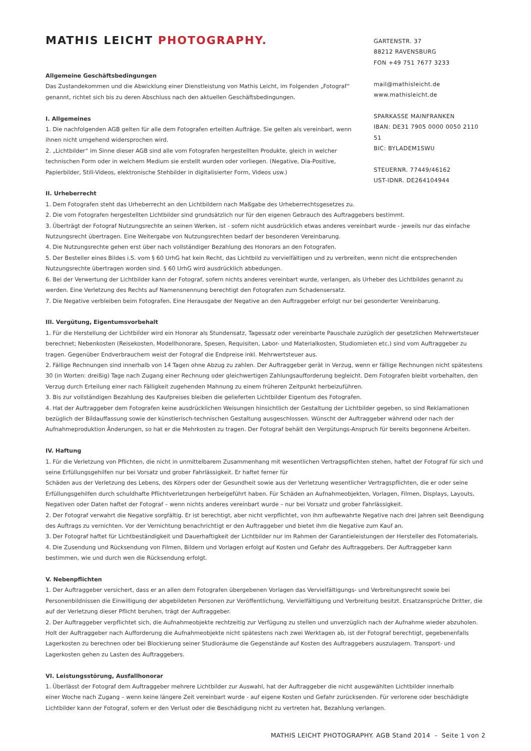MATHIS LEICHT PHOTOGRAPHY.
Allgemeine Geschäftsbedingungen
Das Zustandekommen und die Abwicklung einer Dienstleistung von Mathis Leicht, im Folgenden „Fotograf“ genannt, richtet sich bis zu deren Abschluss nach den aktuellen Geschäftsbedingungen.
I. Allgemeines
1. Die nachfolgenden AGB gelten für alle dem Fotografen erteilten Aufträge. Sie gelten als vereinbart, wenn ihnen nicht umgehend widersprochen wird.
2. „Lichtbilder“ im Sinne dieser AGB sind alle vom Fotografen hergestellten Produkte, gleich in welcher technischen Form oder in welchem Medium sie erstellt wurden oder vorliegen. (Negative, Dia-Positive, Papierbilder, Still-Videos, elektronische Stehbilder in digitalisierter Form, Videos usw.)
GARTENSTR. 37
88212 RAVENSBURG
FON +49 751 7677 3233
mail@mathisleicht.de
www.mathisleicht.de
SPARKASSE MAINFRANKEN
IBAN: DE31 7905 0000 0050 2110 51
BIC: BYLADEM1SWU
STEUERNR. 77449/46162
UST-IDNR. DE264104944
II. Urheberrecht
1. Dem Fotografen steht das Urheberrecht an den Lichtbildern nach Maßgabe des Urheberrechtsgesetzes zu.
2. Die vom Fotografen hergestellten Lichtbilder sind grundsätzlich nur für den eigenen Gebrauch des Auftraggebers bestimmt.
3. Überträgt der Fotograf Nutzungsrechte an seinen Werken, ist - sofern nicht ausdrücklich etwas anderes vereinbart wurde - jeweils nur das einfache Nutzungsrecht übertragen. Eine Weitergabe von Nutzungsrechten bedarf der besonderen Vereinbarung.
4. Die Nutzungsrechte gehen erst über nach vollständiger Bezahlung des Honorars an den Fotografen.
5. Der Besteller eines Bildes i.S. vom § 60 UrhG hat kein Recht, das Lichtbild zu vervielfältigen und zu verbreiten, wenn nicht die entsprechenden Nutzungsrechte übertragen worden sind. § 60 UrhG wird ausdrücklich abbedungen.
6. Bei der Verwertung der Lichtbilder kann der Fotograf, sofern nichts anderes vereinbart wurde, verlangen, als Urheber des Lichtbildes genannt zu werden. Eine Verletzung des Rechts auf Namensnennung berechtigt den Fotografen zum Schadensersatz.
7. Die Negative verbleiben beim Fotografen. Eine Herausgabe der Negative an den Auftraggeber erfolgt nur bei gesonderter Vereinbarung.
III. Vergütung, Eigentumsvorbehalt
1. Für die Herstellung der Lichtbilder wird ein Honorar als Stundensatz, Tagessatz oder vereinbarte Pauschale zuzüglich der gesetzlichen Mehrwertsteuer berechnet; Nebenkosten (Reisekosten, Modellhonorare, Spesen, Requisiten, Labor- und Materialkosten, Studiomieten etc.) sind vom Auftraggeber zu tragen. Gegenüber Endverbrauchern weist der Fotograf die Endpreise inkl. Mehrwertsteuer aus.
2. Fällige Rechnungen sind innerhalb von 14 Tagen ohne Abzug zu zahlen. Der Auftraggeber gerät in Verzug, wenn er fällige Rechnungen nicht spätestens 30 (in Worten: dreißig) Tage nach Zugang einer Rechnung oder gleichwertigen Zahlungsaufforderung begleicht. Dem Fotografen bleibt vorbehalten, den Verzug durch Erteilung einer nach Fälligkeit zugehenden Mahnung zu einem früheren Zeitpunkt herbeizuführen.
3. Bis zur vollständigen Bezahlung des Kaufpreises bleiben die gelieferten Lichtbilder Eigentum des Fotografen.
4. Hat der Auftraggeber dem Fotografen keine ausdrücklichen Weisungen hinsichtlich der Gestaltung der Lichtbilder gegeben, so sind Reklamationen bezüglich der Bildauffassung sowie der künstlerisch-technischen Gestaltung ausgeschlossen. Wünscht der Auftraggeber während oder nach der Aufnahmeproduktion Änderungen, so hat er die Mehrkosten zu tragen. Der Fotograf behält den Vergütungs-Anspruch für bereits begonnene Arbeiten.
IV. Haftung
1. Für die Verletzung von Pflichten, die nicht in unmittelbarem Zusammenhang mit wesentlichen Vertragspflichten stehen, haftet der Fotograf für sich und seine Erfüllungsgehilfen nur bei Vorsatz und grober Fahrlässigkeit. Er haftet ferner für
Schäden aus der Verletzung des Lebens, des Körpers oder der Gesundheit sowie aus der Verletzung wesentlicher Vertragspflichten, die er oder seine Erfüllungsgehilfen durch schuldhafte Pflichtverletzungen herbeigeführt haben. Für Schäden an Aufnahmeobjekten, Vorlagen, Filmen, Displays, Layouts, Negativen oder Daten haftet der Fotograf – wenn nichts anderes vereinbart wurde – nur bei Vorsatz und grober Fahrlässigkeit.
2. Der Fotograf verwahrt die Negative sorgfältig. Er ist berechtigt, aber nicht verpflichtet, von ihm aufbewahrte Negative nach drei Jahren seit Beendigung des Auftrags zu vernichten. Vor der Vernichtung benachrichtigt er den Auftraggeber und bietet ihm die Negative zum Kauf an.
3. Der Fotograf haftet für Lichtbeständigkeit und Dauerhaftigkeit der Lichtbilder nur im Rahmen der Garantieleistungen der Hersteller des Fotomaterials.
4. Die Zusendung und Rücksendung von Filmen, Bildern und Vorlagen erfolgt auf Kosten und Gefahr des Auftraggebers. Der Auftraggeber kann bestimmen, wie und durch wen die Rücksendung erfolgt.
V. Nebenpflichten
1. Der Auftraggeber versichert, dass er an allen dem Fotografen übergebenen Vorlagen das Vervielfältigungs- und Verbreitungsrecht sowie bei Personenbildnissen die Einwilligung der abgebildeten Personen zur Veröffentlichung, Vervielfältigung und Verbreitung besitzt. Ersatzansprüche Dritter, die auf der Verletzung dieser Pflicht beruhen, trägt der Auftraggeber.
2. Der Auftraggeber verpflichtet sich, die Aufnahmeobjekte rechtzeitig zur Verfügung zu stellen und unverzüglich nach der Aufnahme wieder abzuholen. Holt der Auftraggeber nach Aufforderung die Aufnahmeobjekte nicht spätestens nach zwei Werktagen ab, ist der Fotograf berechtigt, gegebenenfalls Lagerkosten zu berechnen oder bei Blockierung seiner Studioräume die Gegenstände auf Kosten des Auftraggebers auszulagern. Transport- und Lagerkosten gehen zu Lasten des Auftraggebers.
VI. Leistungsstörung, Ausfallhonorar
1. Überlässt der Fotograf dem Auftraggeber mehrere Lichtbilder zur Auswahl, hat der Auftraggeber die nicht ausgewählten Lichtbilder innerhalb
einer Woche nach Zugang – wenn keine längere Zeit vereinbart wurde - auf eigene Kosten und Gefahr zurücksenden. Für verlorene oder beschädigte Lichtbilder kann der Fotograf, sofern er den Verlust oder die Beschädigung nicht zu vertreten hat, Bezahlung verlangen.
MATHIS LEICHT PHOTOGRAPHY. AGB Stand 2014 - Seite 1 von 2